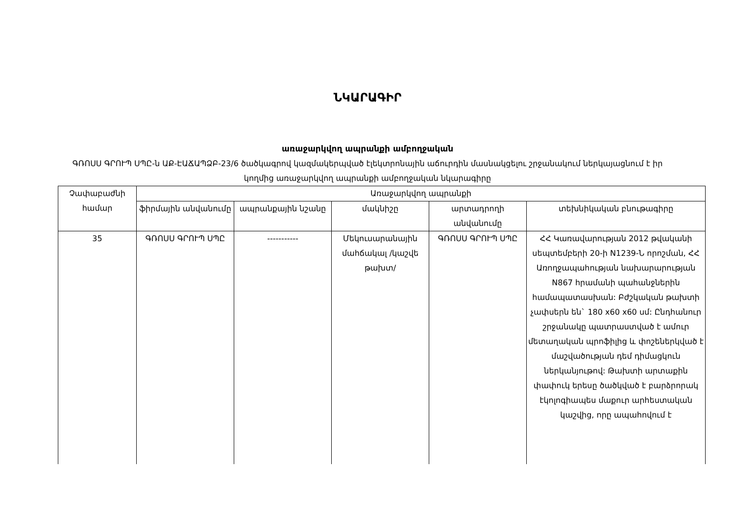ՆԿԱՐԱԳԻՐ
առաջարկվող ապրանքի ամբողջական
ԳՌՈՍՍ ԳՐՈՒՊ ՍՊԸ-ն ԱՔ-ԷԱՃԱՊՁԲ-23/6 ծածկագրով կազմակերպված էլեկտրոնային աճուրդին մասնակցելու շրջանակում ներկայացնում է իր կողմից առաջարկվող ապրանքի ամբողջական նկարագիրը
| Չափաբաժնի համար | Առաջարկվող ապրանքի | | | | |
| --- | --- | --- | --- | --- | --- |
| | ֆիրմային անվանումը | ապրանքային նշանը | մակնիշը | արտադրողի անվանումը | տեխնիկական բնութագիրը |
| 35 | ԳՌՈՍՍ ԳՐՈՒՊ ՍՊԸ | ----------- | Մեկուսարանային մահճակալ /կաշվե թախտ/ | ԳՌՈՍՍ ԳՐՈՒՊ ՍՊԸ | ՀՀ Կառավարության 2012 թվականի սեպտեմբերի 20-ի N1239-Ն որոշման, ՀՀ Առողջապահության նախարարության N867 հրամանի պահանջներին համապատասխան: Բժշկական թախտի չափսերն են` 180 x60 x60 սմ: Ընդհանուր շրջանակը պատրաստված է ամուր մետաղական պրոֆիլից և փոշեներկված է մաշվածության դեմ դիմացկուն ներկանյութով: Թախտի արտաքին փափուկ երեսը ծածկված է բարձրորակ էկոլոգիապես մաքուր արհեստական կաշվից, որը ապահովում է |